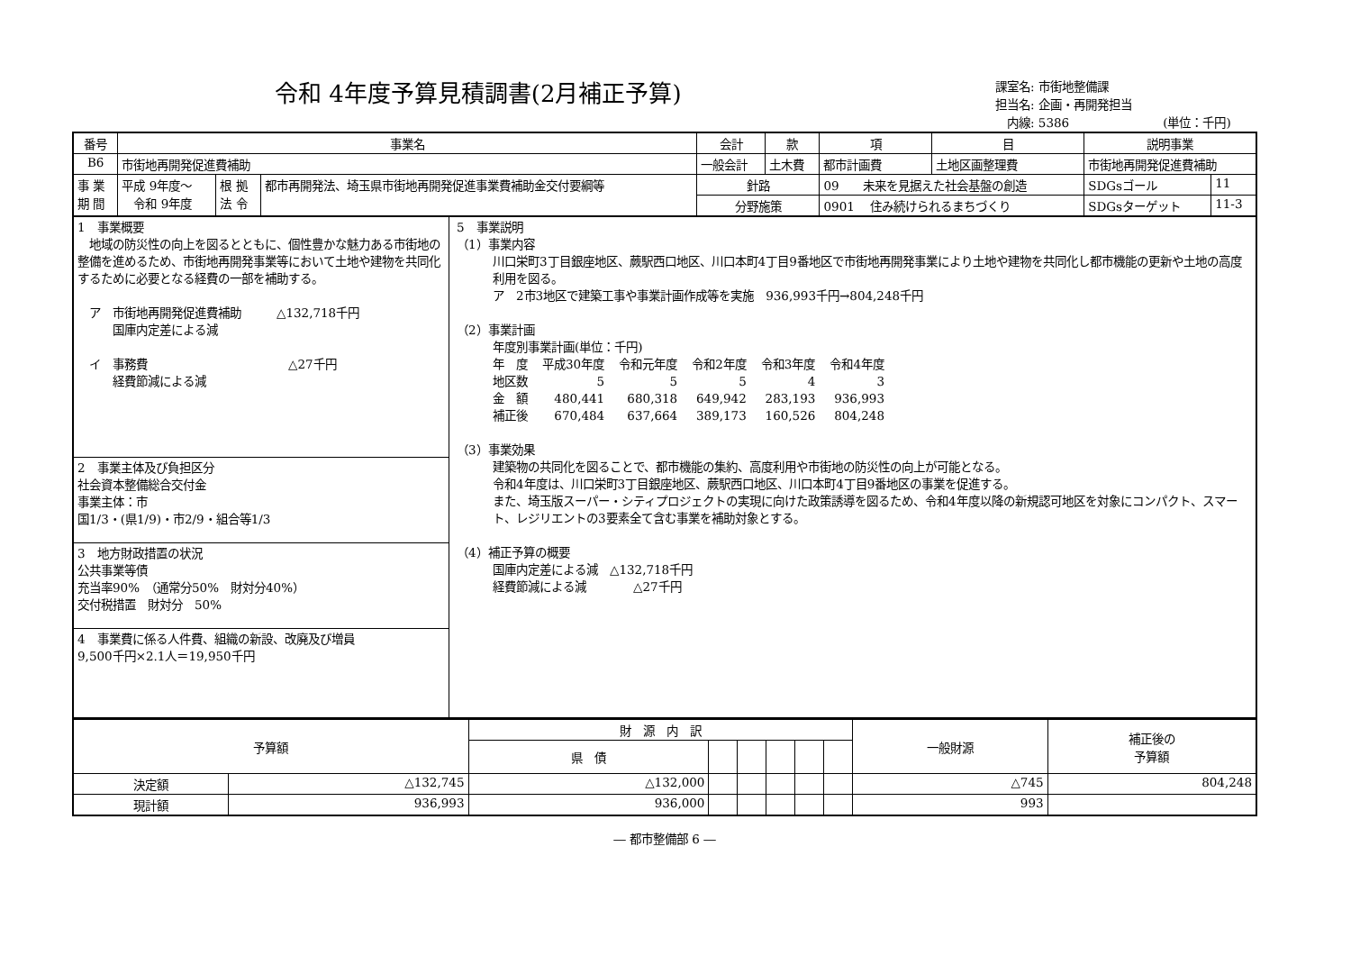令和 4年度予算見積調書(2月補正予算)
課室名: 市街地整備課
担当名: 企画・再開発担当
　内線: 5386　　　　　　　　(単位：千円)
| 番号 | 事業名 | | | 会計 | 款 | 項 | 目 | 説明事業 | | |
| --- | --- | --- | --- | --- | --- | --- | --- | --- | --- | --- |
| B6 | 市街地再開発促進費補助 | | | 一般会計 | 土木費 | 都市計画費 | 土地区画整理費 | 市街地再開発促進費補助 | | |
| 事 業 期 間 | 平成 9年度～ 令和 9年度 | 根 拠 法 令 | 都市再開発法、埼玉県市街地再開発促進事業費補助金交付要綱等 | 針路 | | 09 未来を見据えた社会基盤の創造 | | | SDGsゴール | 11 |
| | | | | 分野施策 | | 0901 住み続けられるまちづくり | | | SDGsターゲット | 11-3 |
1　事業概要
　地域の防災性の向上を図るとともに、個性豊かな魅力ある市街地の整備を進めるため、市街地再開発事業等において土地や建物を共同化するために必要となる経費の一部を補助する。
　ア　市街地再開発促進費補助　　　△132,718千円
　　　国庫内定差による減
　イ　事務費　　　　　　　　　　　　△27千円
　　　経費節減による減
2　事業主体及び負担区分
社会資本整備総合交付金
事業主体：市
国1/3・(県1/9)・市2/9・組合等1/3
3　地方財政措置の状況
公共事業等債
充当率90%　（通常分50%　財対分40%）
交付税措置　財対分　50%
4　事業費に係る人件費、組織の新設、改廃及び増員
9,500千円×2.1人＝19,950千円
5　事業説明
（1）事業内容
川口栄町3丁目銀座地区、蕨駅西口地区、川口本町4丁目9番地区で市街地再開発事業により土地や建物を共同化し都市機能の更新や土地の高度利用を図る。
ア　2市3地区で建築工事や事業計画作成等を実施　936,993千円→804,248千円
（2）事業計画
年度別事業計画(単位：千円)
| 年 度 | 平成30年度 | 令和元年度 | 令和2年度 | 令和3年度 | 令和4年度 |
| 地区数 | 5 | 5 | 5 | 4 | 3 |
| 金 額 | 480,441 | 680,318 | 649,942 | 283,193 | 936,993 |
| 補正後 | 670,484 | 637,664 | 389,173 | 160,526 | 804,248 |
（3）事業効果
建築物の共同化を図ることで、都市機能の集約、高度利用や市街地の防災性の向上が可能となる。
令和4年度は、川口栄町3丁目銀座地区、蕨駅西口地区、川口本町4丁目9番地区の事業を促進する。
また、埼玉版スーパー・シティプロジェクトの実現に向けた政策誘導を図るため、令和4年度以降の新規認可地区を対象にコンパクト、スマート、レジリエントの3要素全て含む事業を補助対象とする。
（4）補正予算の概要
国庫内定差による減　△132,718千円
経費節減による減　　　　△27千円
| 予算額 | | 財 源 内 訳 | | | | | | 一般財源 | 補正後の 予算額 |
| | | 県 債 | | | | | | | |
| 決定額 | △132,745 | △132,000 | | | | | | △745 | 804,248 |
| 現計額 | 936,993 | 936,000 | | | | | | 993 | |
― 都市整備部 6 ―